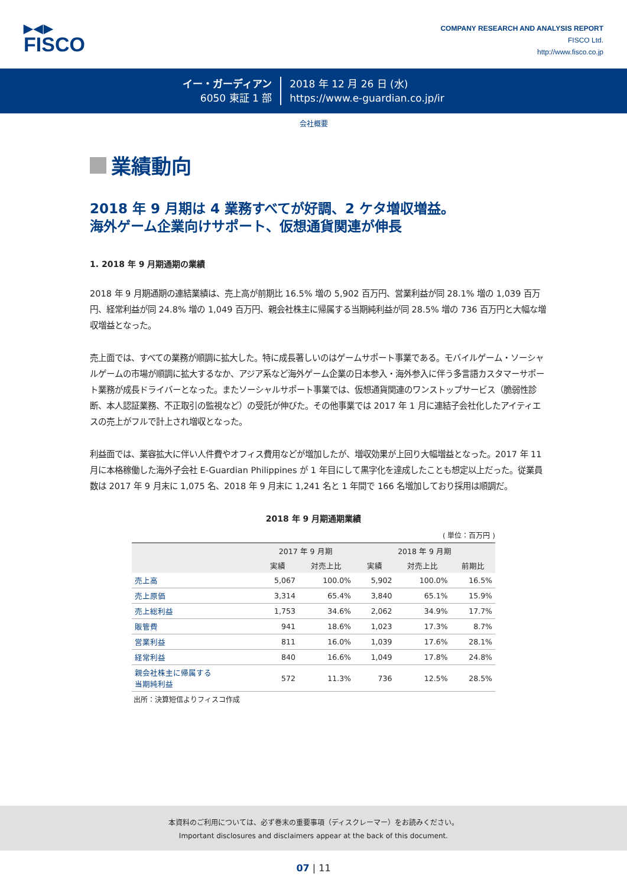▶◀▶
FISCO
COMPANY RESEARCH AND ANALYSIS REPORT
FISCO Ltd.
http://www.fisco.co.jp
イー・ガーディアン
6050 東証 1 部
2018 年 12 月 26 日 (水)
https://www.e-guardian.co.jp/ir
会社概要
業績動向
2018 年 9 月期は 4 業務すべてが好調、2 ケタ増収増益。
海外ゲーム企業向けサポート、仮想通貨関連が伸長
1. 2018 年 9 月期通期の業績
2018 年 9 月期通期の連結業績は、売上高が前期比 16.5% 増の 5,902 百万円、営業利益が同 28.1% 増の 1,039 百万円、経常利益が同 24.8% 増の 1,049 百万円、親会社株主に帰属する当期純利益が同 28.5% 増の 736 百万円と大幅な増収増益となった。
売上面では、すべての業務が順調に拡大した。特に成長著しいのはゲームサポート事業である。モバイルゲーム・ソーシャルゲームの市場が順調に拡大するなか、アジア系など海外ゲーム企業の日本参入・海外参入に伴う多言語カスタマーサポート業務が成長ドライバーとなった。またソーシャルサポート事業では、仮想通貨関連のワンストップサービス（脆弱性診断、本人認証業務、不正取引の監視など）の受託が伸びた。その他事業では 2017 年 1 月に連結子会社化したアイティエスの売上がフルで計上され増収となった。
利益面では、業容拡大に伴い人件費やオフィス費用などが増加したが、増収効果が上回り大幅増益となった。2017 年 11 月に本格稼働した海外子会社 E-Guardian Philippines が 1 年目にして黒字化を達成したことも想定以上だった。従業員数は 2017 年 9 月末に 1,075 名、2018 年 9 月末に 1,241 名と 1 年間で 166 名増加しており採用は順調だ。
2018 年 9 月期通期業績
( 単位：百万円 )
| | 2017 年 9 月期 | | 2018 年 9 月期 | | |
| --- | --- | --- | --- | --- | --- |
| | 実績 | 対売上比 | 実績 | 対売上比 | 前期比 |
| 売上高 | 5,067 | 100.0% | 5,902 | 100.0% | 16.5% |
| 売上原価 | 3,314 | 65.4% | 3,840 | 65.1% | 15.9% |
| 売上総利益 | 1,753 | 34.6% | 2,062 | 34.9% | 17.7% |
| 販管費 | 941 | 18.6% | 1,023 | 17.3% | 8.7% |
| 営業利益 | 811 | 16.0% | 1,039 | 17.6% | 28.1% |
| 経常利益 | 840 | 16.6% | 1,049 | 17.8% | 24.8% |
| 親会社株主に帰属する 当期純利益 | 572 | 11.3% | 736 | 12.5% | 28.5% |
出所：決算短信よりフィスコ作成
本資料のご利用については、必ず巻末の重要事項（ディスクレーマー）をお読みください。
Important disclosures and disclaimers appear at the back of this document.
07 | 11